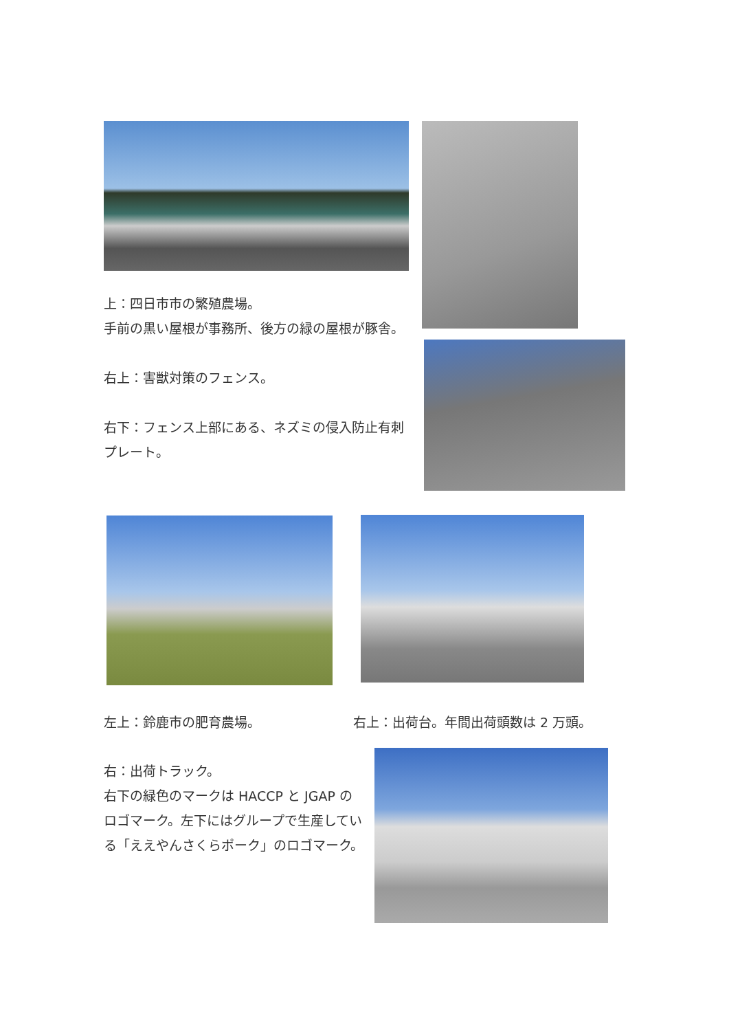上：四日市市の繁殖農場。
手前の黒い屋根が事務所、後方の緑の屋根が豚舎。
右上：害獣対策のフェンス。
右下：フェンス上部にある、ネズミの侵入防止有刺プレート。
左上：鈴鹿市の肥育農場。
右上：出荷台。年間出荷頭数は 2 万頭。
右：出荷トラック。
右下の緑色のマークは HACCP と JGAP のロゴマーク。左下にはグループで生産している「ええやんさくらポーク」のロゴマーク。